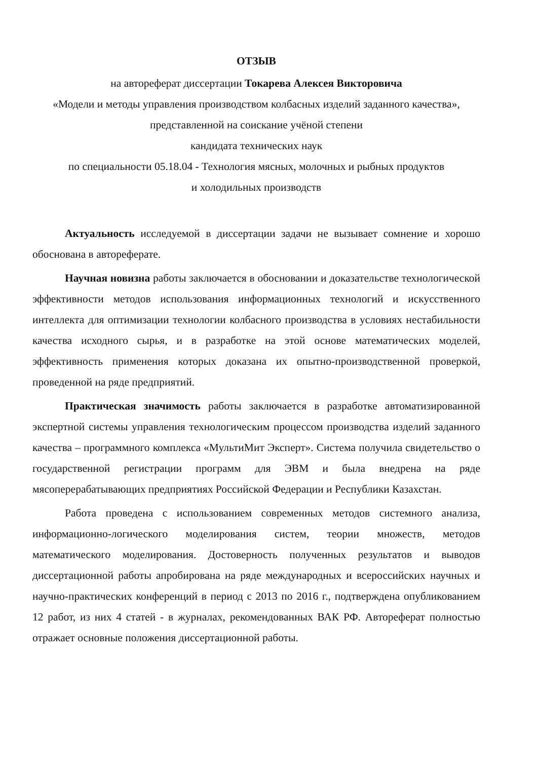ОТЗЫВ
на автореферат диссертации Токарева Алексея Викторовича
«Модели и методы управления производством колбасных изделий заданного качества», представленной на соискание учёной степени
кандидата технических наук
по специальности 05.18.04 - Технология мясных, молочных и рыбных продуктов
и холодильных производств
Актуальность исследуемой в диссертации задачи не вызывает сомнение и хорошо обоснована в автореферате.
Научная новизна работы заключается в обосновании и доказательстве технологической эффективности методов использования информационных технологий и искусственного интеллекта для оптимизации технологии колбасного производства в условиях нестабильности качества исходного сырья, и в разработке на этой основе математических моделей, эффективность применения которых доказана их опытно-производственной проверкой, проведенной на ряде предприятий.
Практическая значимость работы заключается в разработке автоматизированной экспертной системы управления технологическим процессом производства изделий заданного качества – программного комплекса «МультиМит Эксперт». Система получила свидетельство о государственной регистрации программ для ЭВМ и была внедрена на ряде мясоперерабатывающих предприятиях Российской Федерации и Республики Казахстан.
Работа проведена с использованием современных методов системного анализа, информационно-логического моделирования систем, теории множеств, методов математического моделирования. Достоверность полученных результатов и выводов диссертационной работы апробирована на ряде международных и всероссийских научных и научно-практических конференций в период с 2013 по 2016 г., подтверждена опубликованием 12 работ, из них 4 статей - в журналах, рекомендованных ВАК РФ. Автореферат полностью отражает основные положения диссертационной работы.